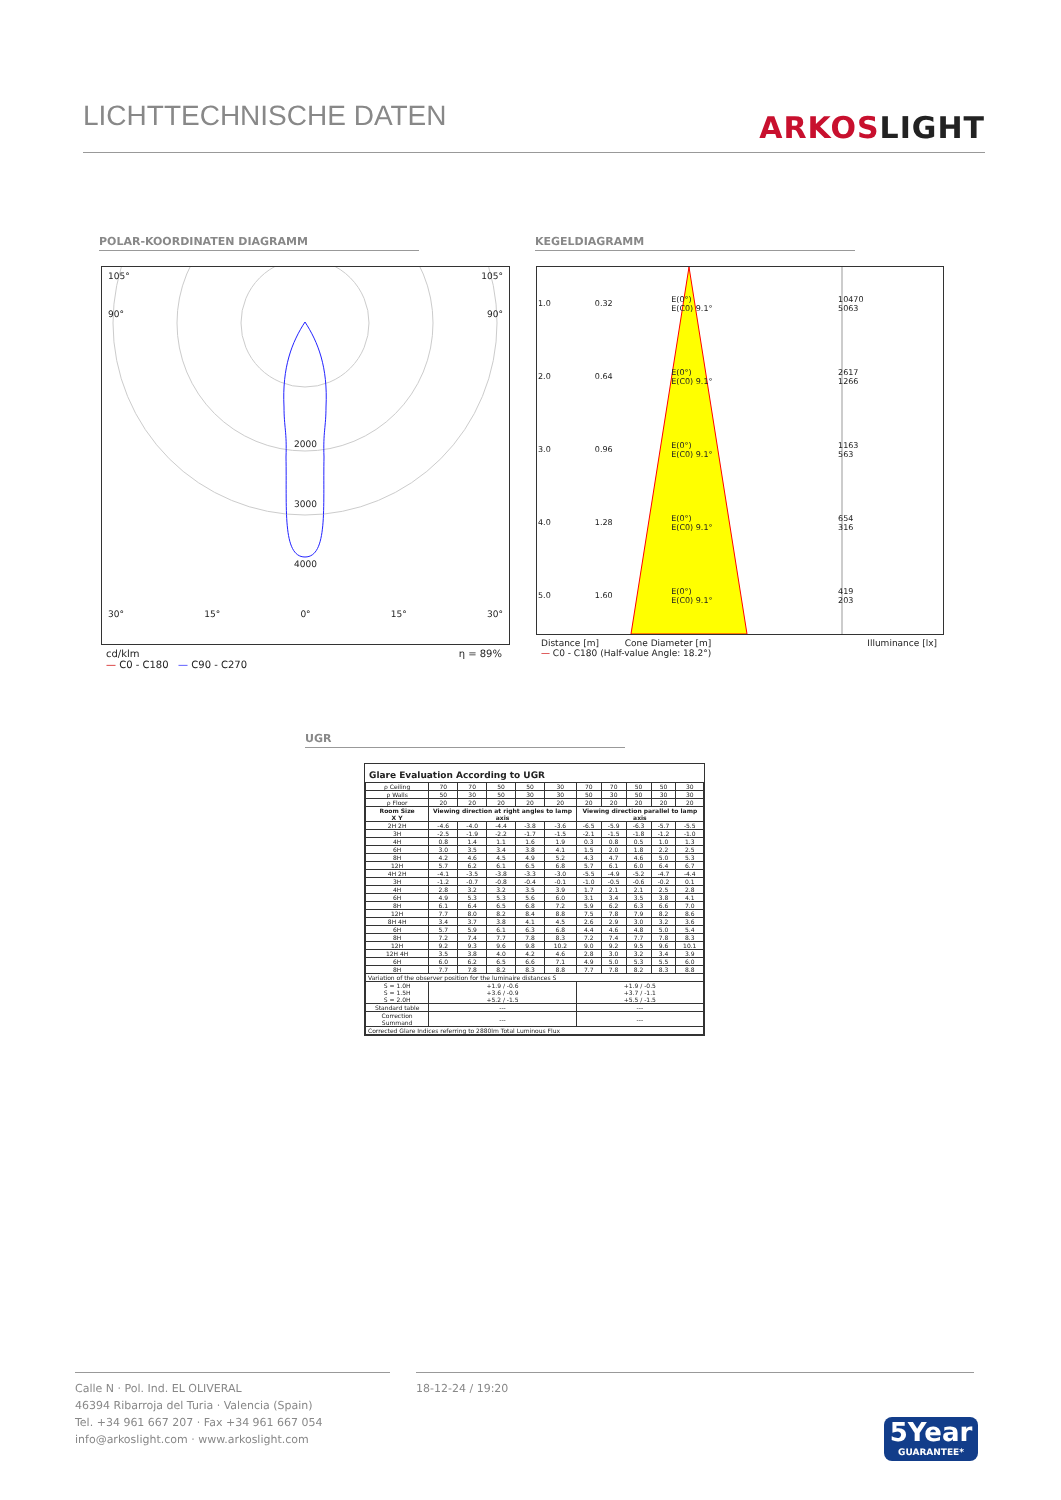LICHTTECHNISCHE DATEN
ARKOSLIGHT
POLAR-KOORDINATEN DIAGRAMM KEGELDIAGRAMM
105° 105°
90° 90°
2000
3000
4000
30° 15° 0° 15° 30°
cd/klm η = 89%
— C0 - C180 — C90 - C270
| 1.0 | 0.32 | E(0°) E(C0) 9.1° | 10470 5063 |
| 2.0 | 0.64 | E(0°) E(C0) 9.1° | 2617 1266 |
| 3.0 | 0.96 | E(0°) E(C0) 9.1° | 1163 563 |
| 4.0 | 1.28 | E(0°) E(C0) 9.1° | 654 316 |
| 5.0 | 1.60 | E(0°) E(C0) 9.1° | 419 203 |
Distance [m] Cone Diameter [m] Illuminance [lx]
— C0 - C180 (Half-value Angle: 18.2°)
UGR
Glare Evaluation According to UGR
| ρ Ceiling | 70 | 70 | 50 | 50 | 30 | 70 | 70 | 50 | 50 | 30 |
| ρ Walls | 50 | 30 | 50 | 30 | 30 | 50 | 30 | 50 | 30 | 30 |
| ρ Floor | 20 | 20 | 20 | 20 | 20 | 20 | 20 | 20 | 20 | 20 |
| Room Size X Y | Viewing direction at right angles to lamp axis | | | | | Viewing direction parallel to lamp axis | | | | |
| 2H 2H | -4.6 | -4.0 | -4.4 | -3.8 | -3.6 | -6.5 | -5.9 | -6.3 | -5.7 | -5.5 |
| 3H | -2.5 | -1.9 | -2.2 | -1.7 | -1.5 | -2.1 | -1.5 | -1.8 | -1.2 | -1.0 |
| 4H | 0.8 | 1.4 | 1.1 | 1.6 | 1.9 | 0.3 | 0.8 | 0.5 | 1.0 | 1.3 |
| 6H | 3.0 | 3.5 | 3.4 | 3.8 | 4.1 | 1.5 | 2.0 | 1.8 | 2.2 | 2.5 |
| 8H | 4.2 | 4.6 | 4.5 | 4.9 | 5.2 | 4.3 | 4.7 | 4.6 | 5.0 | 5.3 |
| 12H | 5.7 | 6.2 | 6.1 | 6.5 | 6.8 | 5.7 | 6.1 | 6.0 | 6.4 | 6.7 |
| 4H 2H | -4.1 | -3.5 | -3.8 | -3.3 | -3.0 | -5.5 | -4.9 | -5.2 | -4.7 | -4.4 |
| 3H | -1.2 | -0.7 | -0.8 | -0.4 | -0.1 | -1.0 | -0.5 | -0.6 | -0.2 | 0.1 |
| 4H | 2.8 | 3.2 | 3.2 | 3.5 | 3.9 | 1.7 | 2.1 | 2.1 | 2.5 | 2.8 |
| 6H | 4.9 | 5.3 | 5.3 | 5.6 | 6.0 | 3.1 | 3.4 | 3.5 | 3.8 | 4.1 |
| 8H | 6.1 | 6.4 | 6.5 | 6.8 | 7.2 | 5.9 | 6.2 | 6.3 | 6.6 | 7.0 |
| 12H | 7.7 | 8.0 | 8.2 | 8.4 | 8.8 | 7.5 | 7.8 | 7.9 | 8.2 | 8.6 |
| 8H 4H | 3.4 | 3.7 | 3.8 | 4.1 | 4.5 | 2.6 | 2.9 | 3.0 | 3.2 | 3.6 |
| 6H | 5.7 | 5.9 | 6.1 | 6.3 | 6.8 | 4.4 | 4.6 | 4.8 | 5.0 | 5.4 |
| 8H | 7.2 | 7.4 | 7.7 | 7.8 | 8.3 | 7.2 | 7.4 | 7.7 | 7.8 | 8.3 |
| 12H | 9.2 | 9.3 | 9.6 | 9.8 | 10.2 | 9.0 | 9.2 | 9.5 | 9.6 | 10.1 |
| 12H 4H | 3.5 | 3.8 | 4.0 | 4.2 | 4.6 | 2.8 | 3.0 | 3.2 | 3.4 | 3.9 |
| 6H | 6.0 | 6.2 | 6.5 | 6.6 | 7.1 | 4.9 | 5.0 | 5.3 | 5.5 | 6.0 |
| 8H | 7.7 | 7.8 | 8.2 | 8.3 | 8.8 | 7.7 | 7.8 | 8.2 | 8.3 | 8.8 |
| Variation of the observer position for the luminaire distances S | | | | | | | | | | |
| S = 1.0H S = 1.5H S = 2.0H | +1.9 / -0.6 +3.6 / -0.9 +5.2 / -1.5 | | | | | +1.9 / -0.5 +3.7 / -1.1 +5.5 / -1.5 | | | | |
| Standard table | --- | | | | | --- | | | | |
| Correction Summand | --- | | | | | --- | | | | |
| Corrected Glare Indices referring to 2880lm Total Luminous Flux | | | | | | | | | | |
Calle N · Pol. Ind. EL OLIVERAL
46394 Ribarroja del Turia · Valencia (Spain)
Tel. +34 961 667 207 · Fax +34 961 667 054
info@arkoslight.com · www.arkoslight.com
18-12-24 / 19:20
5Year
GUARANTEE*